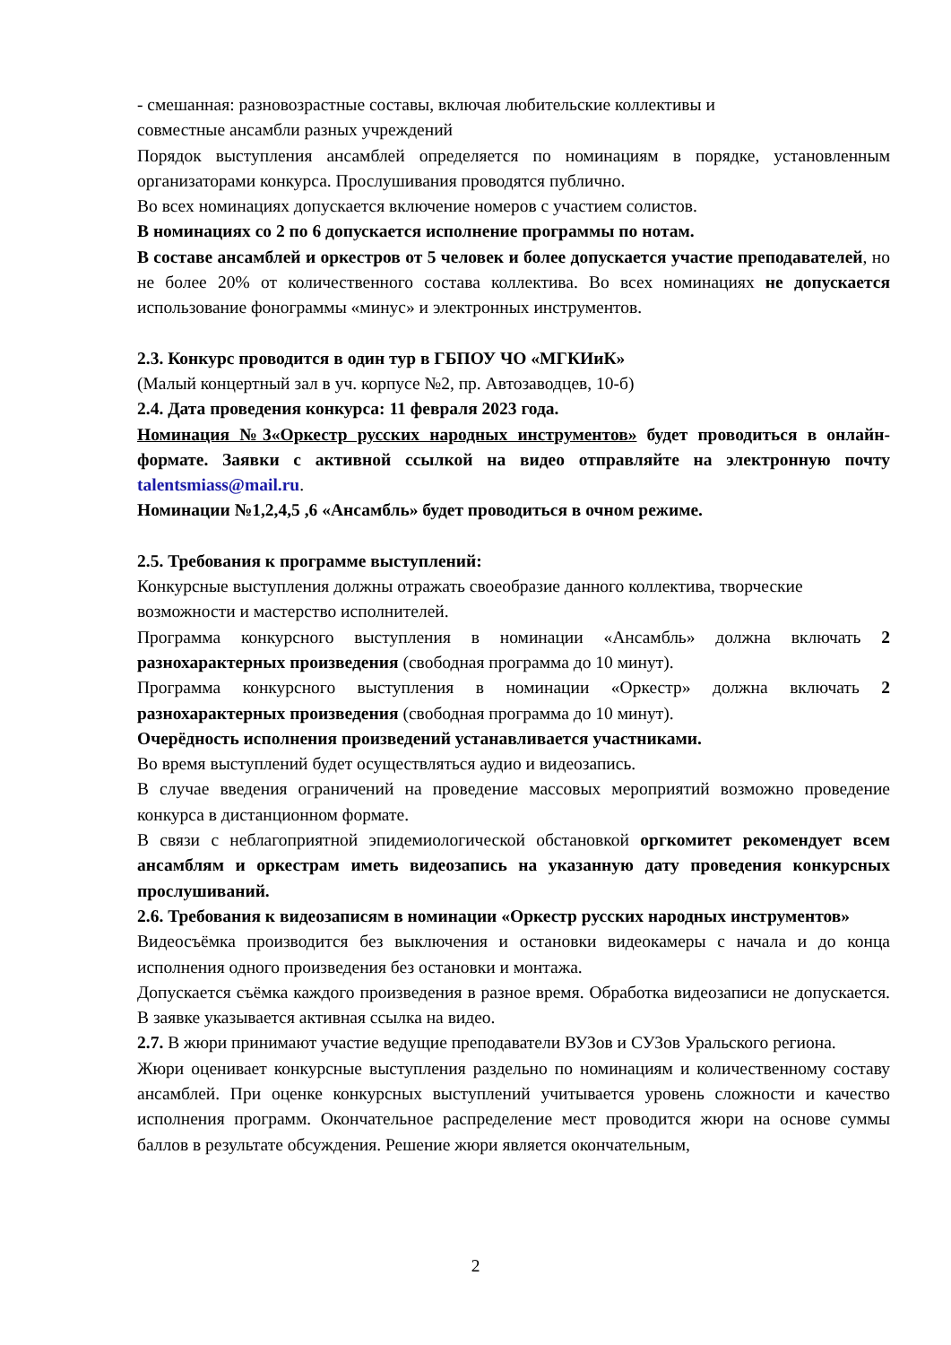- смешанная: разновозрастные составы, включая любительские коллективы и
совместные ансамбли разных учреждений
Порядок выступления ансамблей определяется по номинациям в порядке, установленным организаторами конкурса. Прослушивания проводятся публично.
Во всех номинациях допускается включение номеров с участием солистов.
В номинациях со 2 по 6 допускается исполнение программы по нотам.
В составе ансамблей и оркестров от 5 человек и более допускается участие преподавателей, но не более 20% от количественного состава коллектива. Во всех номинациях не допускается использование фонограммы «минус» и электронных инструментов.
2.3. Конкурс проводится в один тур в ГБПОУ ЧО «МГКИиК»
(Малый концертный зал в уч. корпусе №2, пр. Автозаводцев, 10-б)
2.4. Дата проведения конкурса: 11 февраля 2023 года.
Номинация №3«Оркестр русских народных инструментов» будет проводиться в онлайн-формате. Заявки с активной ссылкой на видео отправляйте на электронную почту talentsmiass@mail.ru.
Номинации №1,2,4,5 ,6 «Ансамбль» будет проводиться в очном режиме.
2.5. Требования к программе выступлений:
Конкурсные выступления должны отражать своеобразие данного коллектива, творческие возможности и мастерство исполнителей.
Программа конкурсного выступления в номинации «Ансамбль» должна включать 2 разнохарактерных произведения (свободная программа до 10 минут).
Программа конкурсного выступления в номинации «Оркестр» должна включать 2 разнохарактерных произведения (свободная программа до 10 минут).
Очерёдность исполнения произведений устанавливается участниками.
Во время выступлений будет осуществляться аудио и видеозапись.
В случае введения ограничений на проведение массовых мероприятий возможно проведение конкурса в дистанционном формате.
В связи с неблагоприятной эпидемиологической обстановкой оргкомитет рекомендует всем ансамблям и оркестрам иметь видеозапись на указанную дату проведения конкурсных прослушиваний.
2.6. Требования к видеозаписям в номинации «Оркестр русских народных инструментов»
Видеосъёмка производится без выключения и остановки видеокамеры с начала и до конца исполнения одного произведения без остановки и монтажа.
Допускается съёмка каждого произведения в разное время. Обработка видеозаписи не допускается. В заявке указывается активная ссылка на видео.
2.7. В жюри принимают участие ведущие преподаватели ВУЗов и СУЗов Уральского региона.
Жюри оценивает конкурсные выступления раздельно по номинациям и количественному составу ансамблей. При оценке конкурсных выступлений учитывается уровень сложности и качество исполнения программ. Окончательное распределение мест проводится жюри на основе суммы баллов в результате обсуждения. Решение жюри является окончательным,
2